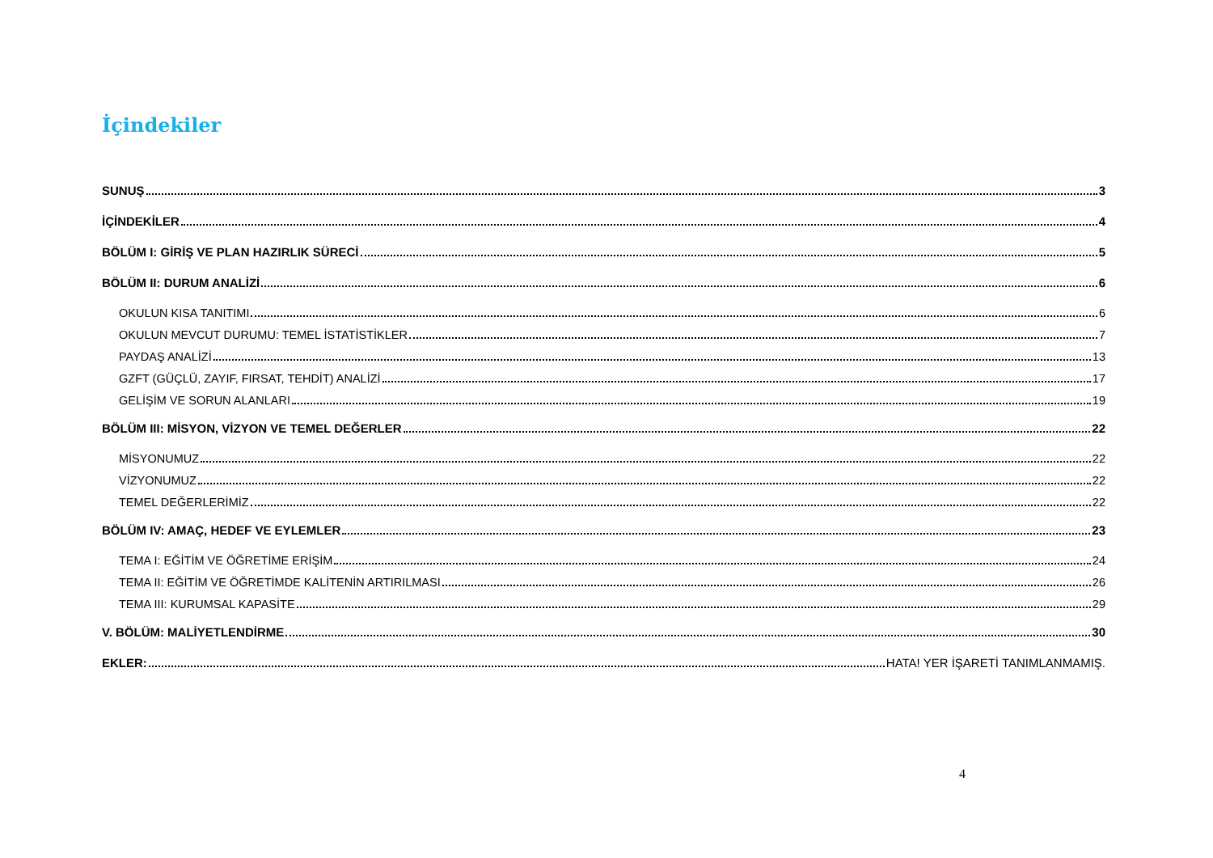İçindekiler
SUNUŞ 3
İÇİNDEKİLER 4
BÖLÜM I: GİRİŞ VE PLAN HAZIRLIK SÜRECİ 5
BÖLÜM II: DURUM ANALİZİ 6
OKULUN KISA TANITIMI 6
OKULUN MEVCUT DURUMU: TEMEL İSTATİSTİKLER 7
PAYDAŞ ANALİZİ 13
GZFT (GÜÇLÜ, ZAYIF, FIRSAT, TEHDİT) ANALİZİ 17
GELİŞİM VE SORUN ALANLARI 19
BÖLÜM III: MİSYON, VİZYON VE TEMEL DEĞERLER 22
MİSYONUMUZ 22
VİZYONUMUZ 22
TEMEL DEĞERLERİMİZ 22
BÖLÜM IV: AMAÇ, HEDEF VE EYLEMLER 23
TEMA I: EĞİTİM VE ÖĞRETİME ERİŞİM 24
TEMA II: EĞİTİM VE ÖĞRETİMDE KALİTENİN ARTIRILMASI 26
TEMA III: KURUMSAL KAPASİTE 29
V. BÖLÜM: MALİYETLENDİRME 30
EKLER: HATA! YER İŞARETİ TANIMLANMAMIŞ.
4